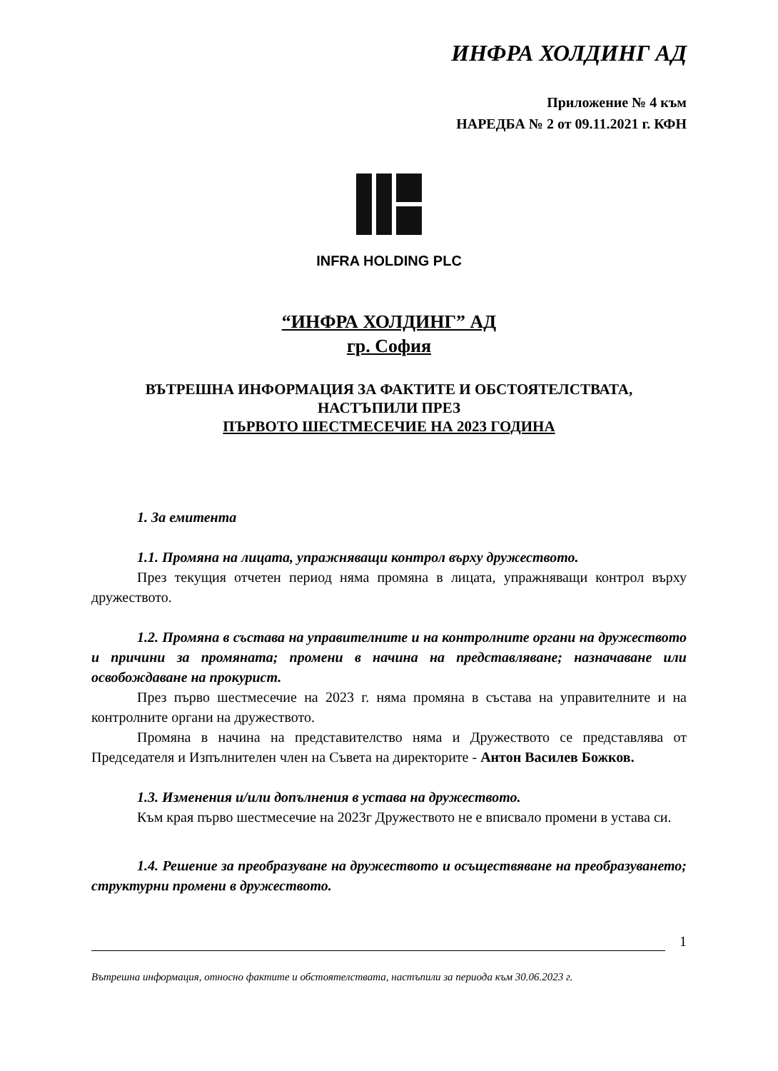ИНФРА ХОЛДИНГ АД
Приложение № 4 към
НАРЕДБА № 2 от 09.11.2021 г. КФН
INFRA HOLDING PLC
“ИНФРА ХОЛДИНГ” АД
гр. София
ВЪТРЕШНА ИНФОРМАЦИЯ ЗА ФАКТИТЕ И ОБСТОЯТЕЛСТВАТА,
НАСТЪПИЛИ ПРЕЗ
ПЪРВОТО ШЕСТМЕСЕЧИЕ НА 2023 ГОДИНА
1. За емитента
1.1. Промяна на лицата, упражняващи контрол върху дружеството.
През текущия отчетен период няма промяна в лицата, упражняващи контрол върху дружеството.
1.2. Промяна в състава на управителните и на контролните органи на дружеството и причини за промяната; промени в начина на представляване; назначаване или освобождаване на прокурист.
През първо шестмесечие на 2023 г. няма промяна в състава на управителните и на контролните органи на дружеството.
Промяна в начина на представителство няма и Дружеството се представлява от Председателя и Изпълнителен член на Съвета на директорите - Антон Василев Божков.
1.3. Изменения и/или допълнения в устава на дружеството.
Към края първо шестмесечие на 2023г Дружеството не е вписвало промени в устава си.
1.4. Решение за преобразуване на дружеството и осъществяване на преобразуването; структурни промени в дружеството.
1
Вътрешна информация, относно фактите и обстоятелствата, настъпили за периода към 30.06.2023 г.